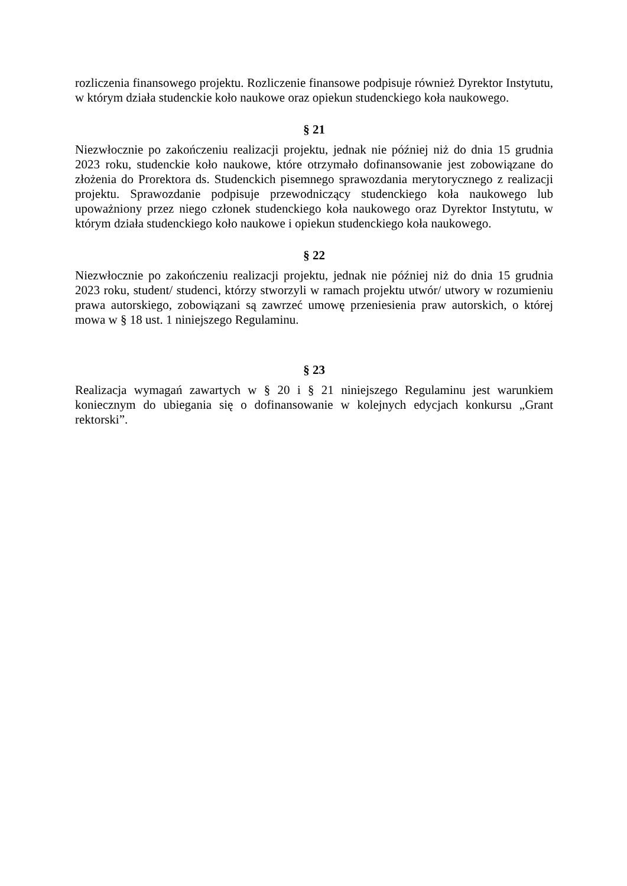rozliczenia finansowego projektu. Rozliczenie finansowe podpisuje również Dyrektor Instytutu, w którym działa studenckie koło naukowe oraz opiekun studenckiego koła naukowego.
§ 21
Niezwłocznie po zakończeniu realizacji projektu, jednak nie później niż do dnia 15 grudnia 2023 roku, studenckie koło naukowe, które otrzymało dofinansowanie jest zobowiązane do złożenia do Prorektora ds. Studenckich pisemnego sprawozdania merytorycznego z realizacji projektu. Sprawozdanie podpisuje przewodniczący studenckiego koła naukowego lub upoważniony przez niego członek studenckiego koła naukowego oraz Dyrektor Instytutu, w którym działa studenckiego koło naukowe i opiekun studenckiego koła naukowego.
§ 22
Niezwłocznie po zakończeniu realizacji projektu, jednak nie później niż do dnia 15 grudnia 2023 roku, student/ studenci, którzy stworzyli w ramach projektu utwór/ utwory w rozumieniu prawa autorskiego, zobowiązani są zawrzeć umowę przeniesienia praw autorskich, o której mowa w § 18 ust. 1 niniejszego Regulaminu.
§ 23
Realizacja wymagań zawartych w § 20 i § 21 niniejszego Regulaminu jest warunkiem koniecznym do ubiegania się o dofinansowanie w kolejnych edycjach konkursu „Grant rektorski”.